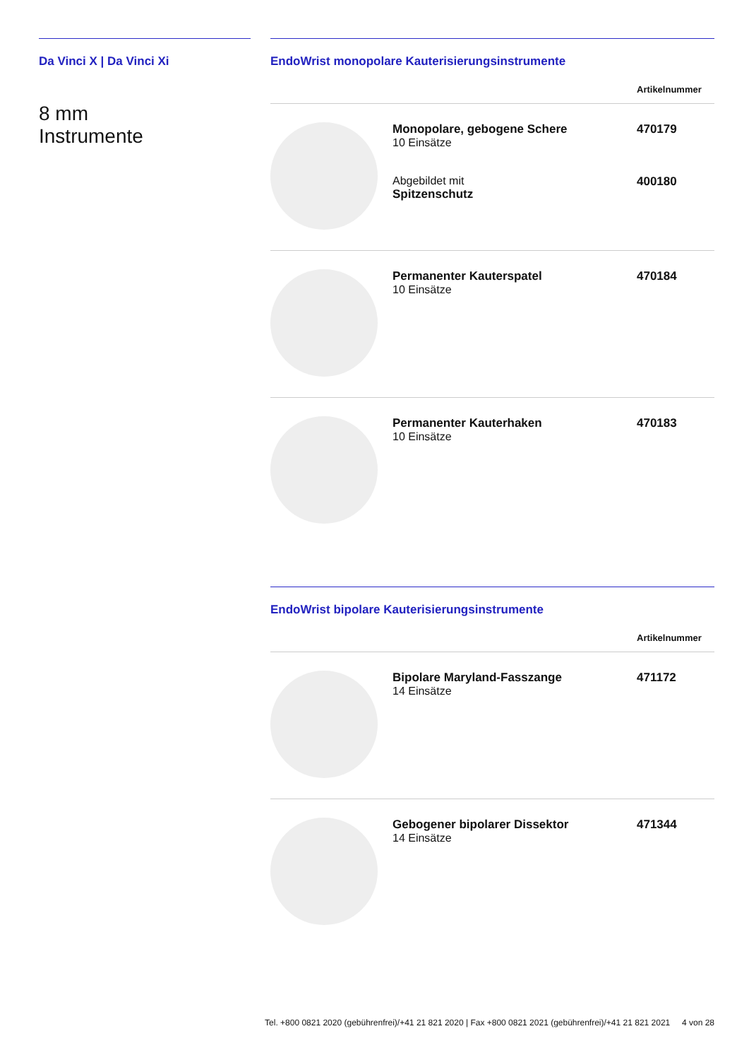Da Vinci X | Da Vinci Xi
8 mm
Instrumente
EndoWrist monopolare Kauterisierungsinstrumente
| | | Artikelnummer |
| --- | --- | --- |
| | Monopolare, gebogene Schere 10 Einsätze Abgebildet mit Spitzenschutz | 470179 400180 |
| | Permanenter Kauterspatel 10 Einsätze | 470184 |
| | Permanenter Kauterhaken 10 Einsätze | 470183 |
EndoWrist bipolare Kauterisierungsinstrumente
| | | Artikelnummer |
| --- | --- | --- |
| | Bipolare Maryland-Fasszange 14 Einsätze | 471172 |
| | Gebogener bipolarer Dissektor 14 Einsätze | 471344 |
Tel. +800 0821 2020 (gebührenfrei)/+41 21 821 2020 | Fax +800 0821 2021 (gebührenfrei)/+41 21 821 2021 4 von 28